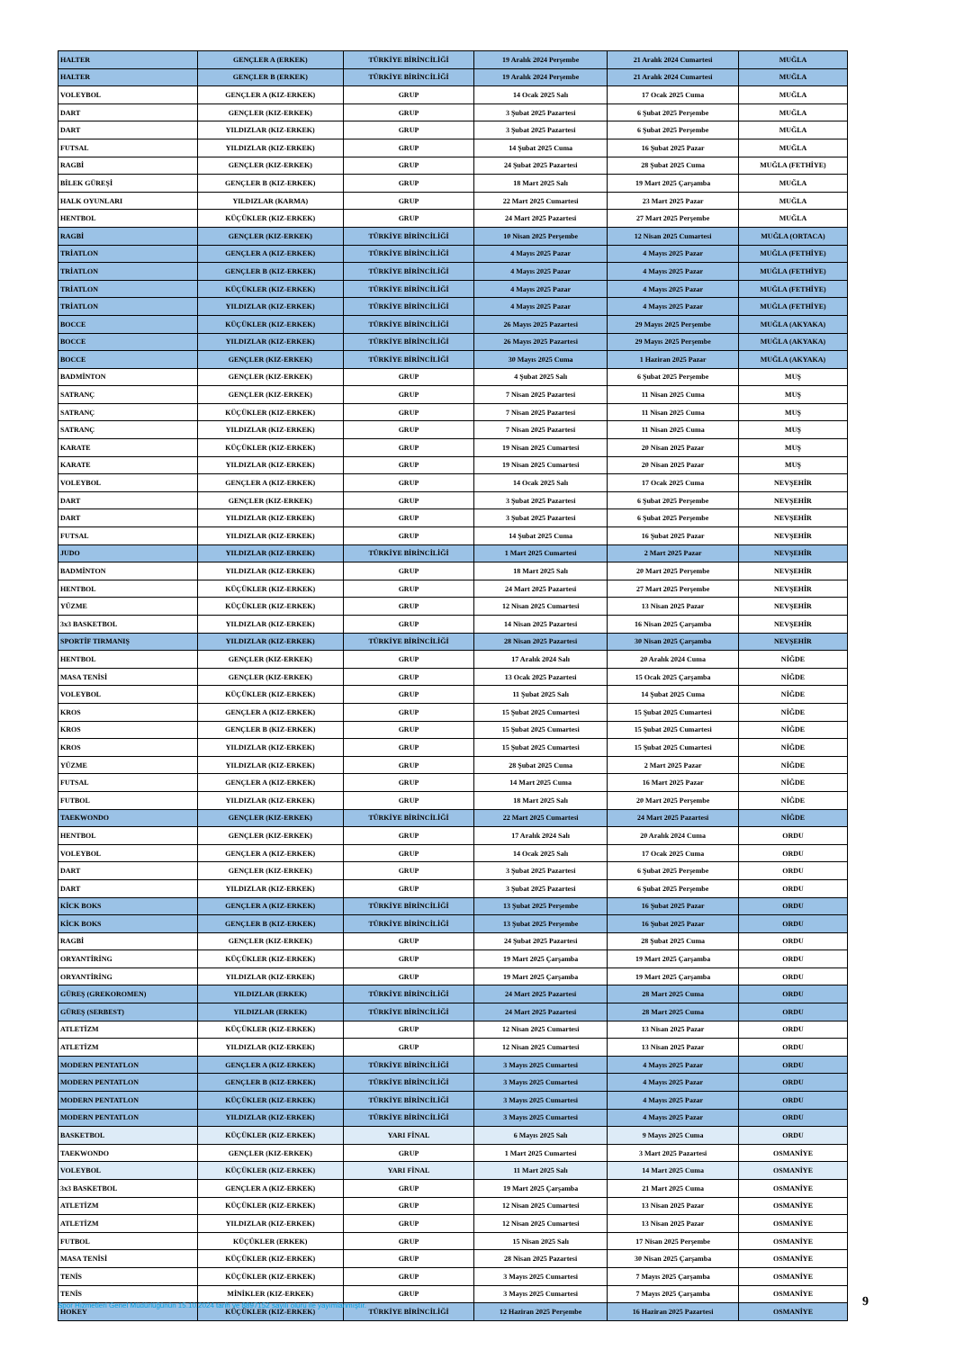| HALTER | GENÇLER A (ERKEK) | TÜRKİYE BİRİNCİLİĞİ | 19 Aralık 2024 Perşembe | 21 Aralık 2024 Cumartesi | MUĞLA |
| HALTER | GENÇLER B (ERKEK) | TÜRKİYE BİRİNCİLİĞİ | 19 Aralık 2024 Perşembe | 21 Aralık 2024 Cumartesi | MUĞLA |
| VOLEYBOL | GENÇLER A (KIZ-ERKEK) | GRUP | 14 Ocak 2025 Salı | 17 Ocak 2025 Cuma | MUĞLA |
| DART | GENÇLER (KIZ-ERKEK) | GRUP | 3 Şubat 2025 Pazartesi | 6 Şubat 2025 Perşembe | MUĞLA |
| DART | YILDIZLAR (KIZ-ERKEK) | GRUP | 3 Şubat 2025 Pazartesi | 6 Şubat 2025 Perşembe | MUĞLA |
| FUTSAL | YILDIZLAR (KIZ-ERKEK) | GRUP | 14 Şubat 2025 Cuma | 16 Şubat 2025 Pazar | MUĞLA |
| RAGBİ | GENÇLER (KIZ-ERKEK) | GRUP | 24 Şubat 2025 Pazartesi | 28 Şubat 2025 Cuma | MUĞLA (FETHİYE) |
| BİLEK GÜREŞİ | GENÇLER B (KIZ-ERKEK) | GRUP | 18 Mart 2025 Salı | 19 Mart 2025 Çarşamba | MUĞLA |
| HALK OYUNLARI | YILDIZLAR (KARMA) | GRUP | 22 Mart 2025 Cumartesi | 23 Mart 2025 Pazar | MUĞLA |
| HENTBOL | KÜÇÜKLER (KIZ-ERKEK) | GRUP | 24 Mart 2025 Pazartesi | 27 Mart 2025 Perşembe | MUĞLA |
| RAGBİ | GENÇLER (KIZ-ERKEK) | TÜRKİYE BİRİNCİLİĞİ | 10 Nisan 2025 Perşembe | 12 Nisan 2025 Cumartesi | MUĞLA (ORTACA) |
| TRİATLON | GENÇLER A (KIZ-ERKEK) | TÜRKİYE BİRİNCİLİĞİ | 4 Mayıs 2025 Pazar | 4 Mayıs 2025 Pazar | MUĞLA (FETHİYE) |
| TRİATLON | GENÇLER B (KIZ-ERKEK) | TÜRKİYE BİRİNCİLİĞİ | 4 Mayıs 2025 Pazar | 4 Mayıs 2025 Pazar | MUĞLA (FETHİYE) |
| TRİATLON | KÜÇÜKLER (KIZ-ERKEK) | TÜRKİYE BİRİNCİLİĞİ | 4 Mayıs 2025 Pazar | 4 Mayıs 2025 Pazar | MUĞLA (FETHİYE) |
| TRİATLON | YILDIZLAR (KIZ-ERKEK) | TÜRKİYE BİRİNCİLİĞİ | 4 Mayıs 2025 Pazar | 4 Mayıs 2025 Pazar | MUĞLA (FETHİYE) |
| BOCCE | KÜÇÜKLER (KIZ-ERKEK) | TÜRKİYE BİRİNCİLİĞİ | 26 Mayıs 2025 Pazartesi | 29 Mayıs 2025 Perşembe | MUĞLA (AKYAKA) |
| BOCCE | YILDIZLAR (KIZ-ERKEK) | TÜRKİYE BİRİNCİLİĞİ | 26 Mayıs 2025 Pazartesi | 29 Mayıs 2025 Perşembe | MUĞLA (AKYAKA) |
| BOCCE | GENÇLER (KIZ-ERKEK) | TÜRKİYE BİRİNCİLİĞİ | 30 Mayıs 2025 Cuma | 1 Haziran 2025 Pazar | MUĞLA (AKYAKA) |
| BADMİNTON | GENÇLER (KIZ-ERKEK) | GRUP | 4 Şubat 2025 Salı | 6 Şubat 2025 Perşembe | MUŞ |
| SATRANÇ | GENÇLER (KIZ-ERKEK) | GRUP | 7 Nisan 2025 Pazartesi | 11 Nisan 2025 Cuma | MUŞ |
| SATRANÇ | KÜÇÜKLER (KIZ-ERKEK) | GRUP | 7 Nisan 2025 Pazartesi | 11 Nisan 2025 Cuma | MUŞ |
| SATRANÇ | YILDIZLAR (KIZ-ERKEK) | GRUP | 7 Nisan 2025 Pazartesi | 11 Nisan 2025 Cuma | MUŞ |
| KARATE | KÜÇÜKLER (KIZ-ERKEK) | GRUP | 19 Nisan 2025 Cumartesi | 20 Nisan 2025 Pazar | MUŞ |
| KARATE | YILDIZLAR (KIZ-ERKEK) | GRUP | 19 Nisan 2025 Cumartesi | 20 Nisan 2025 Pazar | MUŞ |
| VOLEYBOL | GENÇLER A (KIZ-ERKEK) | GRUP | 14 Ocak 2025 Salı | 17 Ocak 2025 Cuma | NEVŞEHİR |
| DART | GENÇLER (KIZ-ERKEK) | GRUP | 3 Şubat 2025 Pazartesi | 6 Şubat 2025 Perşembe | NEVŞEHİR |
| DART | YILDIZLAR (KIZ-ERKEK) | GRUP | 3 Şubat 2025 Pazartesi | 6 Şubat 2025 Perşembe | NEVŞEHİR |
| FUTSAL | YILDIZLAR (KIZ-ERKEK) | GRUP | 14 Şubat 2025 Cuma | 16 Şubat 2025 Pazar | NEVŞEHİR |
| JUDO | YILDIZLAR (KIZ-ERKEK) | TÜRKİYE BİRİNCİLİĞİ | 1 Mart 2025 Cumartesi | 2 Mart 2025 Pazar | NEVŞEHİR |
| BADMİNTON | YILDIZLAR (KIZ-ERKEK) | GRUP | 18 Mart 2025 Salı | 20 Mart 2025 Perşembe | NEVŞEHİR |
| HENTBOL | KÜÇÜKLER (KIZ-ERKEK) | GRUP | 24 Mart 2025 Pazartesi | 27 Mart 2025 Perşembe | NEVŞEHİR |
| YÜZME | KÜÇÜKLER (KIZ-ERKEK) | GRUP | 12 Nisan 2025 Cumartesi | 13 Nisan 2025 Pazar | NEVŞEHİR |
| 3x3 BASKETBOL | YILDIZLAR (KIZ-ERKEK) | GRUP | 14 Nisan 2025 Pazartesi | 16 Nisan 2025 Çarşamba | NEVŞEHİR |
| SPORTİF TIRMANIŞ | YILDIZLAR (KIZ-ERKEK) | TÜRKİYE BİRİNCİLİĞİ | 28 Nisan 2025 Pazartesi | 30 Nisan 2025 Çarşamba | NEVŞEHİR |
| HENTBOL | GENÇLER (KIZ-ERKEK) | GRUP | 17 Aralık 2024 Salı | 20 Aralık 2024 Cuma | NİĞDE |
| MASA TENİSİ | GENÇLER (KIZ-ERKEK) | GRUP | 13 Ocak 2025 Pazartesi | 15 Ocak 2025 Çarşamba | NİĞDE |
| VOLEYBOL | KÜÇÜKLER (KIZ-ERKEK) | GRUP | 11 Şubat 2025 Salı | 14 Şubat 2025 Cuma | NİĞDE |
| KROS | GENÇLER A (KIZ-ERKEK) | GRUP | 15 Şubat 2025 Cumartesi | 15 Şubat 2025 Cumartesi | NİĞDE |
| KROS | GENÇLER B (KIZ-ERKEK) | GRUP | 15 Şubat 2025 Cumartesi | 15 Şubat 2025 Cumartesi | NİĞDE |
| KROS | YILDIZLAR (KIZ-ERKEK) | GRUP | 15 Şubat 2025 Cumartesi | 15 Şubat 2025 Cumartesi | NİĞDE |
| YÜZME | YILDIZLAR (KIZ-ERKEK) | GRUP | 28 Şubat 2025 Cuma | 2 Mart 2025 Pazar | NİĞDE |
| FUTSAL | GENÇLER A (KIZ-ERKEK) | GRUP | 14 Mart 2025 Cuma | 16 Mart 2025 Pazar | NİĞDE |
| FUTBOL | YILDIZLAR (KIZ-ERKEK) | GRUP | 18 Mart 2025 Salı | 20 Mart 2025 Perşembe | NİĞDE |
| TAEKWONDO | GENÇLER (KIZ-ERKEK) | TÜRKİYE BİRİNCİLİĞİ | 22 Mart 2025 Cumartesi | 24 Mart 2025 Pazartesi | NİĞDE |
| HENTBOL | GENÇLER (KIZ-ERKEK) | GRUP | 17 Aralık 2024 Salı | 20 Aralık 2024 Cuma | ORDU |
| VOLEYBOL | GENÇLER A (KIZ-ERKEK) | GRUP | 14 Ocak 2025 Salı | 17 Ocak 2025 Cuma | ORDU |
| DART | GENÇLER (KIZ-ERKEK) | GRUP | 3 Şubat 2025 Pazartesi | 6 Şubat 2025 Perşembe | ORDU |
| DART | YILDIZLAR (KIZ-ERKEK) | GRUP | 3 Şubat 2025 Pazartesi | 6 Şubat 2025 Perşembe | ORDU |
| KİCK BOKS | GENÇLER A (KIZ-ERKEK) | TÜRKİYE BİRİNCİLİĞİ | 13 Şubat 2025 Perşembe | 16 Şubat 2025 Pazar | ORDU |
| KİCK BOKS | GENÇLER B (KIZ-ERKEK) | TÜRKİYE BİRİNCİLİĞİ | 13 Şubat 2025 Perşembe | 16 Şubat 2025 Pazar | ORDU |
| RAGBİ | GENÇLER (KIZ-ERKEK) | GRUP | 24 Şubat 2025 Pazartesi | 28 Şubat 2025 Cuma | ORDU |
| ORYANTİRİNG | KÜÇÜKLER (KIZ-ERKEK) | GRUP | 19 Mart 2025 Çarşamba | 19 Mart 2025 Çarşamba | ORDU |
| ORYANTİRİNG | YILDIZLAR (KIZ-ERKEK) | GRUP | 19 Mart 2025 Çarşamba | 19 Mart 2025 Çarşamba | ORDU |
| GÜREŞ (GREKOROMEN) | YILDIZLAR (ERKEK) | TÜRKİYE BİRİNCİLİĞİ | 24 Mart 2025 Pazartesi | 28 Mart 2025 Cuma | ORDU |
| GÜREŞ (SERBEST) | YILDIZLAR (ERKEK) | TÜRKİYE BİRİNCİLİĞİ | 24 Mart 2025 Pazartesi | 28 Mart 2025 Cuma | ORDU |
| ATLETİZM | KÜÇÜKLER (KIZ-ERKEK) | GRUP | 12 Nisan 2025 Cumartesi | 13 Nisan 2025 Pazar | ORDU |
| ATLETİZM | YILDIZLAR (KIZ-ERKEK) | GRUP | 12 Nisan 2025 Cumartesi | 13 Nisan 2025 Pazar | ORDU |
| MODERN PENTATLON | GENÇLER A (KIZ-ERKEK) | TÜRKİYE BİRİNCİLİĞİ | 3 Mayıs 2025 Cumartesi | 4 Mayıs 2025 Pazar | ORDU |
| MODERN PENTATLON | GENÇLER B (KIZ-ERKEK) | TÜRKİYE BİRİNCİLİĞİ | 3 Mayıs 2025 Cumartesi | 4 Mayıs 2025 Pazar | ORDU |
| MODERN PENTATLON | KÜÇÜKLER (KIZ-ERKEK) | TÜRKİYE BİRİNCİLİĞİ | 3 Mayıs 2025 Cumartesi | 4 Mayıs 2025 Pazar | ORDU |
| MODERN PENTATLON | YILDIZLAR (KIZ-ERKEK) | TÜRKİYE BİRİNCİLİĞİ | 3 Mayıs 2025 Cumartesi | 4 Mayıs 2025 Pazar | ORDU |
| BASKETBOL | KÜÇÜKLER (KIZ-ERKEK) | YARI FİNAL | 6 Mayıs 2025 Salı | 9 Mayıs 2025 Cuma | ORDU |
| TAEKWONDO | GENÇLER (KIZ-ERKEK) | GRUP | 1 Mart 2025 Cumartesi | 3 Mart 2025 Pazartesi | OSMANİYE |
| VOLEYBOL | KÜÇÜKLER (KIZ-ERKEK) | YARI FİNAL | 11 Mart 2025 Salı | 14 Mart 2025 Cuma | OSMANİYE |
| 3x3 BASKETBOL | GENÇLER A (KIZ-ERKEK) | GRUP | 19 Mart 2025 Çarşamba | 21 Mart 2025 Cuma | OSMANİYE |
| ATLETİZM | KÜÇÜKLER (KIZ-ERKEK) | GRUP | 12 Nisan 2025 Cumartesi | 13 Nisan 2025 Pazar | OSMANİYE |
| ATLETİZM | YILDIZLAR (KIZ-ERKEK) | GRUP | 12 Nisan 2025 Cumartesi | 13 Nisan 2025 Pazar | OSMANİYE |
| FUTBOL | KÜÇÜKLER (ERKEK) | GRUP | 15 Nisan 2025 Salı | 17 Nisan 2025 Perşembe | OSMANİYE |
| MASA TENİSİ | KÜÇÜKLER (KIZ-ERKEK) | GRUP | 28 Nisan 2025 Pazartesi | 30 Nisan 2025 Çarşamba | OSMANİYE |
| TENİS | KÜÇÜKLER (KIZ-ERKEK) | GRUP | 3 Mayıs 2025 Cumartesi | 7 Mayıs 2025 Çarşamba | OSMANİYE |
| TENİS | MİNİKLER (KIZ-ERKEK) | GRUP | 3 Mayıs 2025 Cumartesi | 7 Mayıs 2025 Çarşamba | OSMANİYE |
| HOKEY | KÜÇÜKLER (KIZ-ERKEK) | TÜRKİYE BİRİNCİLİĞİ | 12 Haziran 2025 Perşembe | 16 Haziran 2025 Pazartesi | OSMANİYE |
Spor Hizmetleri Genel Müdürlüğünün 15.10.2024 tarih ve 8897152 sayılı oluru ile yayımlanmıştır.
9